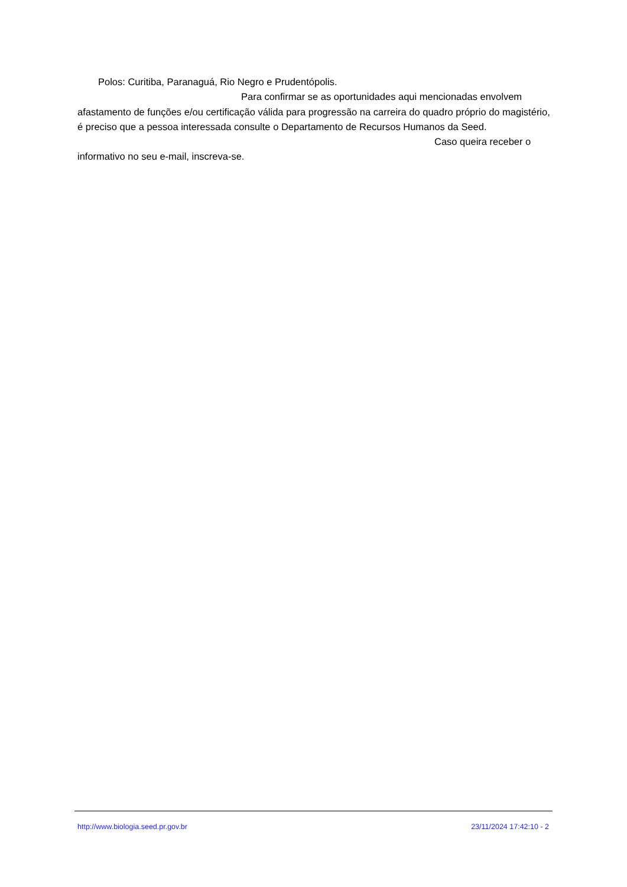Polos: Curitiba, Paranaguá, Rio Negro e Prudentópolis.
Para confirmar se as oportunidades aqui mencionadas envolvem
afastamento de funções e/ou certificação válida para progressão na carreira do quadro próprio do magistério, é preciso que a pessoa interessada consulte o Departamento de Recursos Humanos da Seed. Caso queira receber o informativo no seu e-mail, inscreva-se.
http://www.biologia.seed.pr.gov.br 23/11/2024 17:42:10 - 2